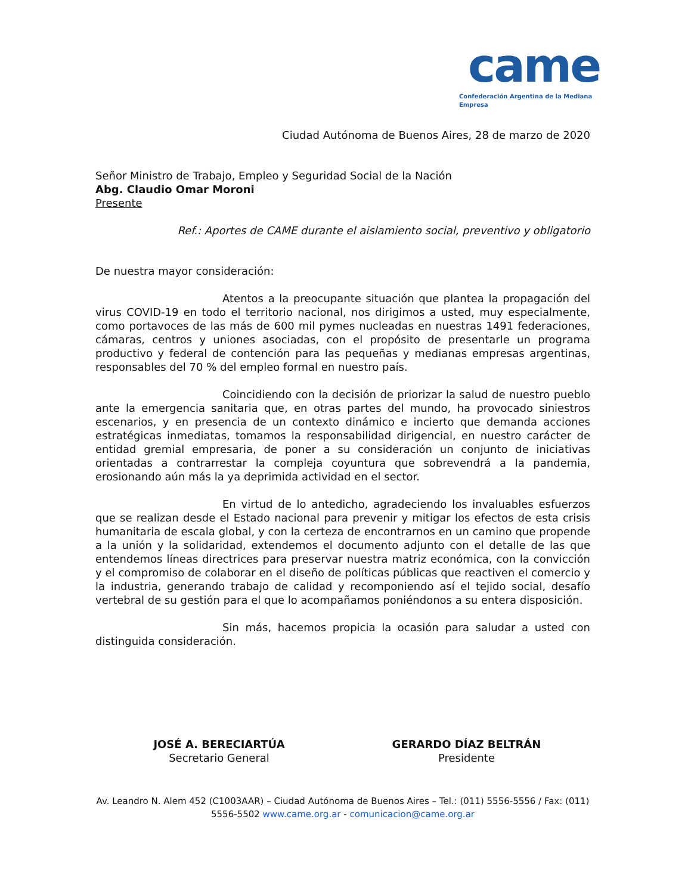came
Confederación Argentina de la Mediana Empresa
Ciudad Autónoma de Buenos Aires, 28 de marzo de 2020
Señor Ministro de Trabajo, Empleo y Seguridad Social de la Nación
Abg. Claudio Omar Moroni
Presente
Ref.: Aportes de CAME durante el aislamiento social, preventivo y obligatorio
De nuestra mayor consideración:
Atentos a la preocupante situación que plantea la propagación del virus COVID-19 en todo el territorio nacional, nos dirigimos a usted, muy especialmente, como portavoces de las más de 600 mil pymes nucleadas en nuestras 1491 federaciones, cámaras, centros y uniones asociadas, con el propósito de presentarle un programa productivo y federal de contención para las pequeñas y medianas empresas argentinas, responsables del 70 % del empleo formal en nuestro país.
Coincidiendo con la decisión de priorizar la salud de nuestro pueblo ante la emergencia sanitaria que, en otras partes del mundo, ha provocado siniestros escenarios, y en presencia de un contexto dinámico e incierto que demanda acciones estratégicas inmediatas, tomamos la responsabilidad dirigencial, en nuestro carácter de entidad gremial empresaria, de poner a su consideración un conjunto de iniciativas orientadas a contrarrestar la compleja coyuntura que sobrevendrá a la pandemia, erosionando aún más la ya deprimida actividad en el sector.
En virtud de lo antedicho, agradeciendo los invaluables esfuerzos que se realizan desde el Estado nacional para prevenir y mitigar los efectos de esta crisis humanitaria de escala global, y con la certeza de encontrarnos en un camino que propende a la unión y la solidaridad, extendemos el documento adjunto con el detalle de las que entendemos líneas directrices para preservar nuestra matriz económica, con la convicción y el compromiso de colaborar en el diseño de políticas públicas que reactiven el comercio y la industria, generando trabajo de calidad y recomponiendo así el tejido social, desafío vertebral de su gestión para el que lo acompañamos poniéndonos a su entera disposición.
Sin más, hacemos propicia la ocasión para saludar a usted con distinguida consideración.
JOSÉ A. BERECIARTÚA
Secretario General
GERARDO DÍAZ BELTRÁN
Presidente
Av. Leandro N. Alem 452 (C1003AAR) – Ciudad Autónoma de Buenos Aires – Tel.: (011) 5556-5556 / Fax: (011) 5556-5502 www.came.org.ar - comunicacion@came.org.ar